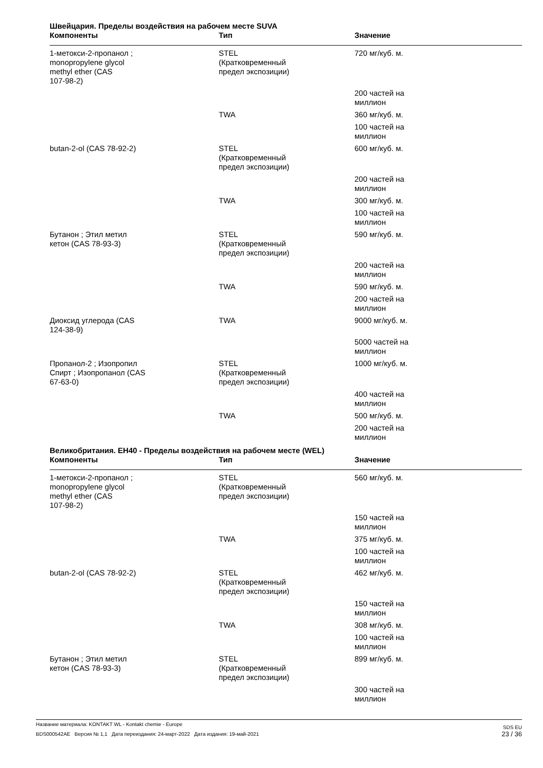Швейцария. Пределы воздействия на рабочем месте SUVA
| Компоненты | Тип | Значение |
| --- | --- | --- |
| 1-метокси-2-пропанол ; monopropylene glycol methyl ether (CAS 107-98-2) | STEL (Кратковременный предел экспозиции) | 720 мг/куб. м. |
| | | 200 частей на миллион |
| | TWA | 360 мг/куб. м. |
| | | 100 частей на миллион |
| butan-2-ol (CAS 78-92-2) | STEL (Кратковременный предел экспозиции) | 600 мг/куб. м. |
| | | 200 частей на миллион |
| | TWA | 300 мг/куб. м. |
| | | 100 частей на миллион |
| Бутанон ; Этил метил кетон (CAS 78-93-3) | STEL (Кратковременный предел экспозиции) | 590 мг/куб. м. |
| | | 200 частей на миллион |
| | TWA | 590 мг/куб. м. |
| | | 200 частей на миллион |
| Диоксид углерода (CAS 124-38-9) | TWA | 9000 мг/куб. м. |
| | | 5000 частей на миллион |
| Пропанол-2 ; Изопропил Спирт ; Изопропанол (CAS 67-63-0) | STEL (Кратковременный предел экспозиции) | 1000 мг/куб. м. |
| | | 400 частей на миллион |
| | TWA | 500 мг/куб. м. |
| | | 200 частей на миллион |
Великобритания. EH40 - Пределы воздействия на рабочем месте (WEL)
| Компоненты | Тип | Значение |
| --- | --- | --- |
| 1-метокси-2-пропанол ; monopropylene glycol methyl ether (CAS 107-98-2) | STEL (Кратковременный предел экспозиции) | 560 мг/куб. м. |
| | | 150 частей на миллион |
| | TWA | 375 мг/куб. м. |
| | | 100 частей на миллион |
| butan-2-ol (CAS 78-92-2) | STEL (Кратковременный предел экспозиции) | 462 мг/куб. м. |
| | | 150 частей на миллион |
| | TWA | 308 мг/куб. м. |
| | | 100 частей на миллион |
| Бутанон ; Этил метил кетон (CAS 78-93-3) | STEL (Кратковременный предел экспозиции) | 899 мг/куб. м. |
| | | 300 частей на миллион |
SDS EU
23 / 36
Название материала: KONTAKT WL - Kontakt chemie - Europe
BDS000542AE Версия № 1,1 Дата переиздания: 24-март-2022 Дата издания: 19-май-2021